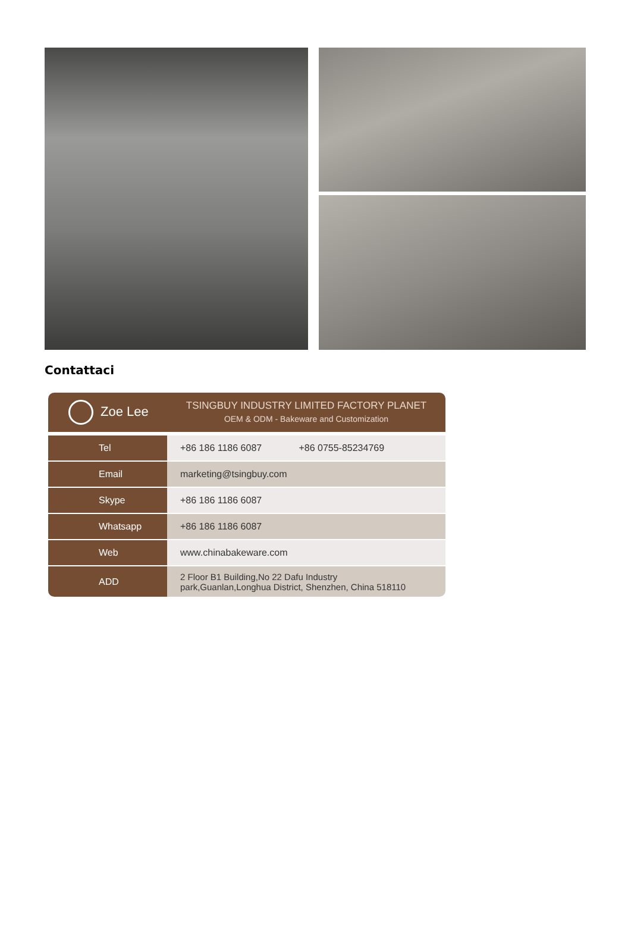Contattaci
Zoe Lee
TSINGBUY INDUSTRY LIMITED FACTORY PLANET
OEM & ODM - Bakeware and Customization
| Tel | +86 186 1186 6087 +86 0755-85234769 |
| Email | marketing@tsingbuy.com |
| Skype | +86 186 1186 6087 |
| Whatsapp | +86 186 1186 6087 |
| Web | www.chinabakeware.com |
| ADD | 2 Floor B1 Building,No 22 Dafu Industry park,Guanlan,Longhua District, Shenzhen, China 518110 |